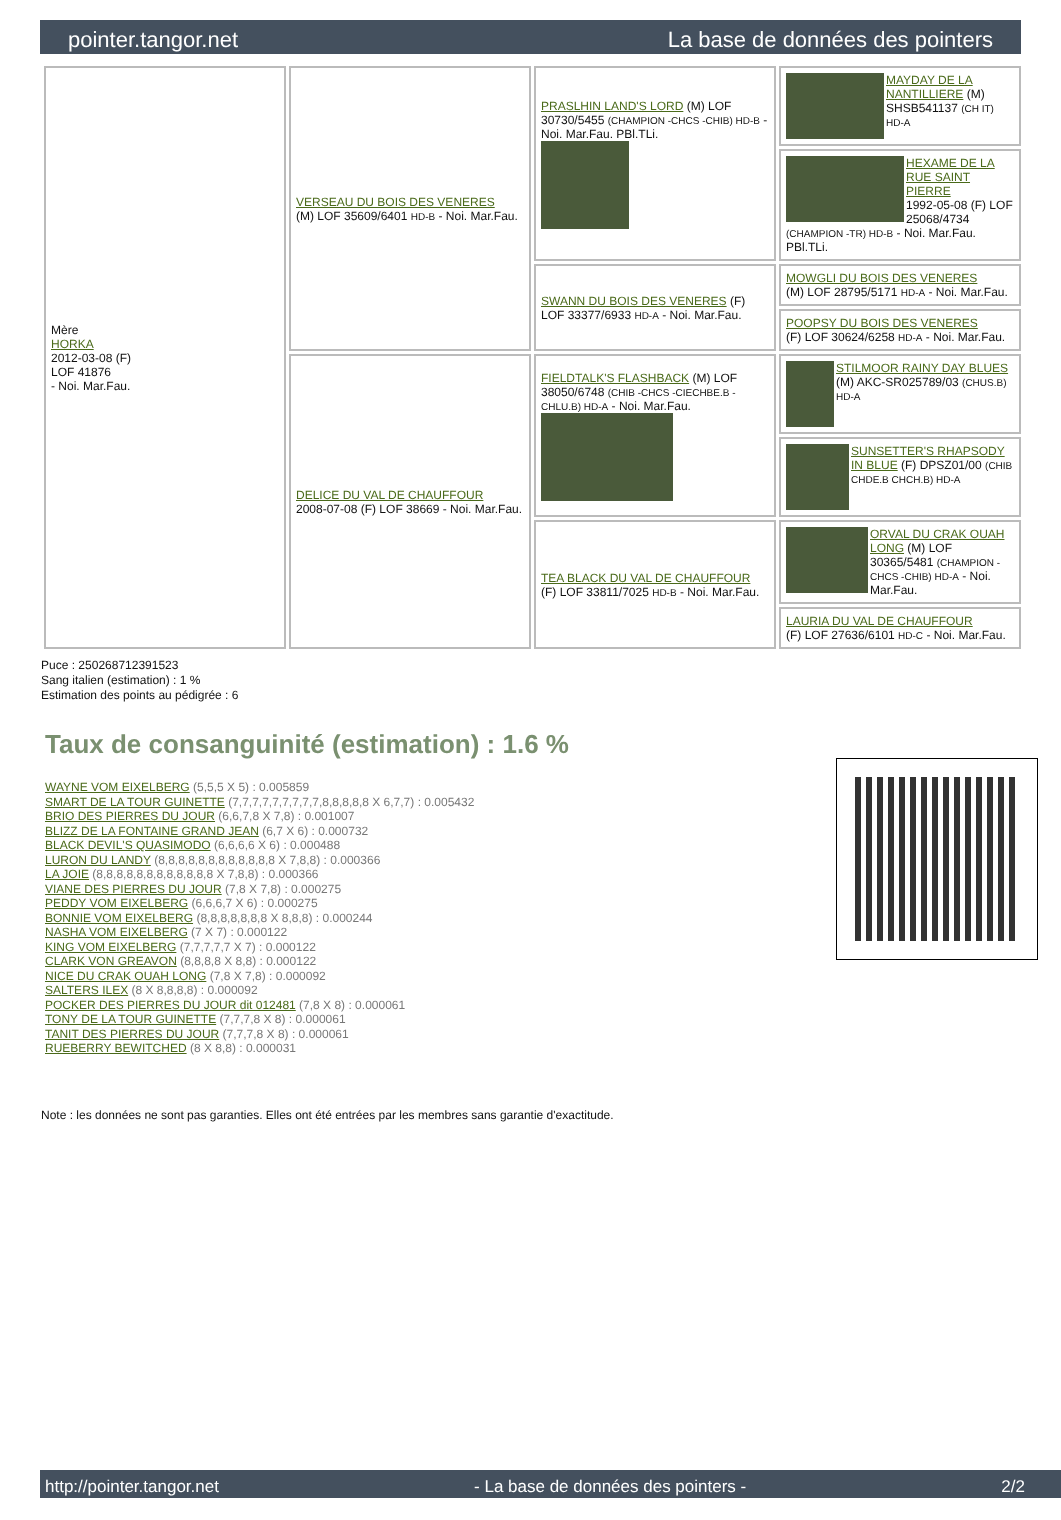pointer.tangor.net La base de données des pointers
| Mère HORKA 2012-03-08 (F) LOF 41876 - Noi. Mar.Fau. | VERSEAU DU BOIS DES VENERES (M) LOF 35609/6401 HD-B - Noi. Mar.Fau. | PRASLHIN LAND'S LORD (M) LOF 30730/5455 (CHAMPION -CHCS -CHIB) HD-B - Noi. Mar.Fau. PBl.TLi. | MAYDAY DE LA NANTILLIERE (M) SHSB541137 (CH IT) HD-A |
| | | | HEXAME DE LA RUE SAINT PIERRE 1992-05-08 (F) LOF 25068/4734 (CHAMPION -TR) HD-B - Noi. Mar.Fau. PBl.TLi. |
| | | SWANN DU BOIS DES VENERES (F) LOF 33377/6933 HD-A - Noi. Mar.Fau. | MOWGLI DU BOIS DES VENERES (M) LOF 28795/5171 HD-A - Noi. Mar.Fau. |
| | | | POOPSY DU BOIS DES VENERES (F) LOF 30624/6258 HD-A - Noi. Mar.Fau. |
| | DELICE DU VAL DE CHAUFFOUR 2008-07-08 (F) LOF 38669 - Noi. Mar.Fau. | FIELDTALK'S FLASHBACK (M) LOF 38050/6748 (CHIB -CHCS -CIECHBE.B -CHLU.B) HD-A - Noi. Mar.Fau. | STILMOOR RAINY DAY BLUES (M) AKC-SR025789/03 (CHUS.B) HD-A |
| | | | SUNSETTER'S RHAPSODY IN BLUE (F) DPSZ01/00 (CHIB CHDE.B CHCH.B) HD-A |
| | | TEA BLACK DU VAL DE CHAUFFOUR (F) LOF 33811/7025 HD-B - Noi. Mar.Fau. | ORVAL DU CRAK OUAH LONG (M) LOF 30365/5481 (CHAMPION -CHCS -CHIB) HD-A - Noi. Mar.Fau. |
| | | | LAURIA DU VAL DE CHAUFFOUR (F) LOF 27636/6101 HD-C - Noi. Mar.Fau. |
Puce : 250268712391523
Sang italien (estimation) : 1 %
Estimation des points au pédigrée : 6
Taux de consanguinité (estimation) : 1.6 %
WAYNE VOM EIXELBERG (5,5,5 X 5) : 0.005859
SMART DE LA TOUR GUINETTE (7,7,7,7,7,7,7,7,7,8,8,8,8,8 X 6,7,7) : 0.005432
BRIO DES PIERRES DU JOUR (6,6,7,8 X 7,8) : 0.001007
BLIZZ DE LA FONTAINE GRAND JEAN (6,7 X 6) : 0.000732
BLACK DEVIL'S QUASIMODO (6,6,6,6 X 6) : 0.000488
LURON DU LANDY (8,8,8,8,8,8,8,8,8,8,8,8 X 7,8,8) : 0.000366
LA JOIE (8,8,8,8,8,8,8,8,8,8,8,8 X 7,8,8) : 0.000366
VIANE DES PIERRES DU JOUR (7,8 X 7,8) : 0.000275
PEDDY VOM EIXELBERG (6,6,6,7 X 6) : 0.000275
BONNIE VOM EIXELBERG (8,8,8,8,8,8,8 X 8,8,8) : 0.000244
NASHA VOM EIXELBERG (7 X 7) : 0.000122
KING VOM EIXELBERG (7,7,7,7,7 X 7) : 0.000122
CLARK VON GREAVON (8,8,8,8 X 8,8) : 0.000122
NICE DU CRAK OUAH LONG (7,8 X 7,8) : 0.000092
SALTERS ILEX (8 X 8,8,8,8) : 0.000092
POCKER DES PIERRES DU JOUR dit 012481 (7,8 X 8) : 0.000061
TONY DE LA TOUR GUINETTE (7,7,7,8 X 8) : 0.000061
TANIT DES PIERRES DU JOUR (7,7,7,8 X 8) : 0.000061
RUEBERRY BEWITCHED (8 X 8,8) : 0.000031
Note : les données ne sont pas garanties. Elles ont été entrées par les membres sans garantie d'exactitude.
http://pointer.tangor.net - La base de données des pointers - 2/2